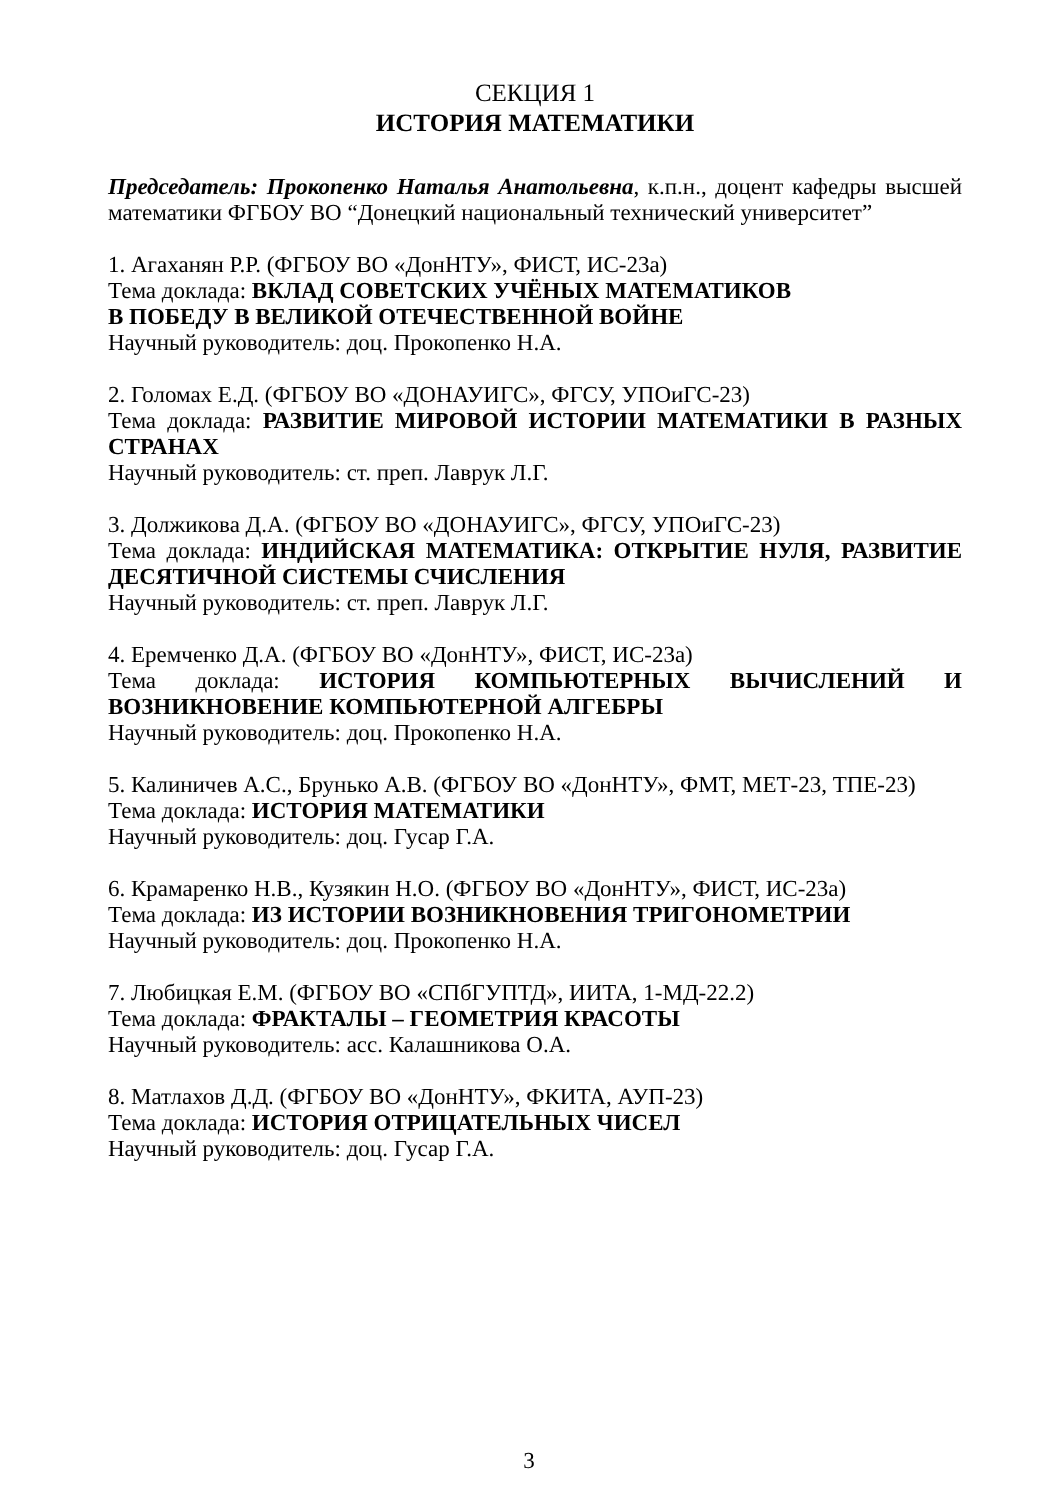СЕКЦИЯ 1
ИСТОРИЯ МАТЕМАТИКИ
Председатель: Прокопенко Наталья Анатольевна, к.п.н., доцент кафедры высшей математики ФГБОУ ВО “Донецкий национальный технический университет”
1. Агаханян Р.Р. (ФГБОУ ВО «ДонНТУ», ФИСТ, ИС-23а)
Тема доклада: ВКЛАД СОВЕТСКИХ УЧЁНЫХ МАТЕМАТИКОВ
В ПОБЕДУ В ВЕЛИКОЙ ОТЕЧЕСТВЕННОЙ ВОЙНЕ
Научный руководитель: доц. Прокопенко Н.А.
2. Голомах Е.Д. (ФГБОУ ВО «ДОНАУИГС», ФГСУ, УПОиГС-23)
Тема доклада: РАЗВИТИЕ МИРОВОЙ ИСТОРИИ МАТЕМАТИКИ В РАЗНЫХ СТРАНАХ
Научный руководитель: ст. преп. Лаврук Л.Г.
3. Должикова Д.А. (ФГБОУ ВО «ДОНАУИГС», ФГСУ, УПОиГС-23)
Тема доклада: ИНДИЙСКАЯ МАТЕМАТИКА: ОТКРЫТИЕ НУЛЯ, РАЗВИТИЕ ДЕСЯТИЧНОЙ СИСТЕМЫ СЧИСЛЕНИЯ
Научный руководитель: ст. преп. Лаврук Л.Г.
4. Еремченко Д.А. (ФГБОУ ВО «ДонНТУ», ФИСТ, ИС-23а)
Тема доклада: ИСТОРИЯ КОМПЬЮТЕРНЫХ ВЫЧИСЛЕНИЙ И ВОЗНИКНОВЕНИЕ КОМПЬЮТЕРНОЙ АЛГЕБРЫ
Научный руководитель: доц. Прокопенко Н.А.
5. Калиничев А.С., Брунько А.В. (ФГБОУ ВО «ДонНТУ», ФМТ, МЕТ-23, ТПЕ-23)
Тема доклада: ИСТОРИЯ МАТЕМАТИКИ
Научный руководитель: доц. Гусар Г.А.
6. Крамаренко Н.В., Кузякин Н.О. (ФГБОУ ВО «ДонНТУ», ФИСТ, ИС-23а)
Тема доклада: ИЗ ИСТОРИИ ВОЗНИКНОВЕНИЯ ТРИГОНОМЕТРИИ
Научный руководитель: доц. Прокопенко Н.А.
7. Любицкая Е.М. (ФГБОУ ВО «СПбГУПТД», ИИТА, 1-МД-22.2)
Тема доклада: ФРАКТАЛЫ – ГЕОМЕТРИЯ КРАСОТЫ
Научный руководитель: асс. Калашникова О.А.
8. Матлахов Д.Д. (ФГБОУ ВО «ДонНТУ», ФКИТА, АУП-23)
Тема доклада: ИСТОРИЯ ОТРИЦАТЕЛЬНЫХ ЧИСЕЛ
Научный руководитель: доц. Гусар Г.А.
3